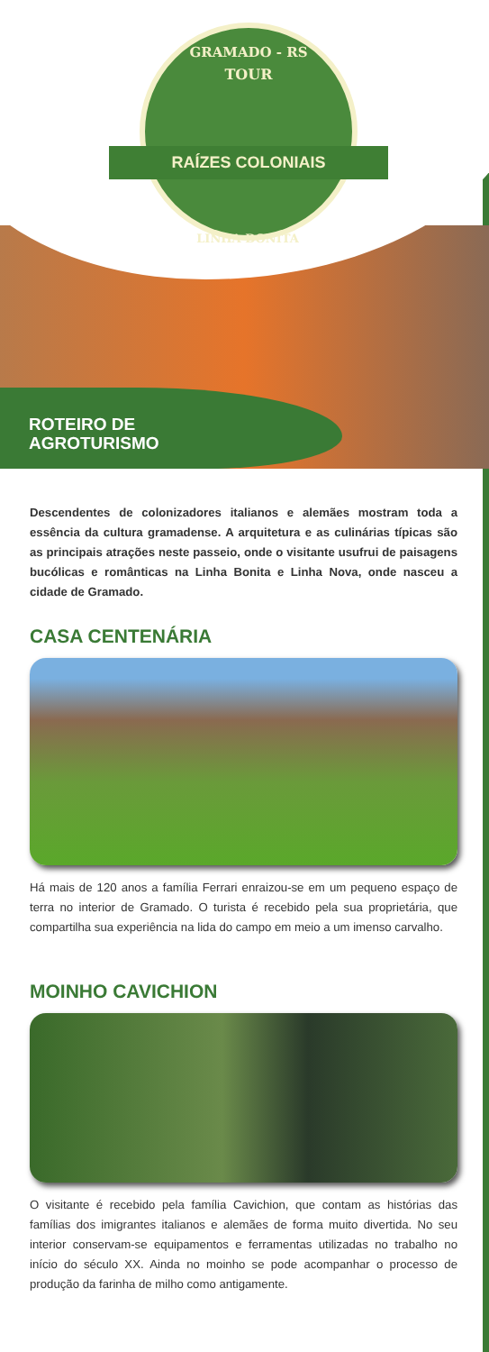GRAMADO - RS
TOUR
RAÍZES COLONIAIS
LINHA BONITA
ROTEIRO DE
AGROTURISMO
Descendentes de colonizadores italianos e alemães mostram toda a essência da cultura gramadense. A arquitetura e as culinárias típicas são as principais atrações neste passeio, onde o visitante usufrui de paisagens bucólicas e românticas na Linha Bonita e Linha Nova, onde nasceu a cidade de Gramado.
CASA CENTENÁRIA
Há mais de 120 anos a família Ferrari enraizou-se em um pequeno espaço de terra no interior de Gramado. O turista é recebido pela sua proprietária, que compartilha sua experiência na lida do campo em meio a um imenso carvalho.
MOINHO CAVICHION
O visitante é recebido pela família Cavichion, que contam as histórias das famílias dos imigrantes italianos e alemães de forma muito divertida. No seu interior conservam-se equipamentos e ferramentas utilizadas no trabalho no início do século XX. Ainda no moinho se pode acompanhar o processo de produção da farinha de milho como antigamente.